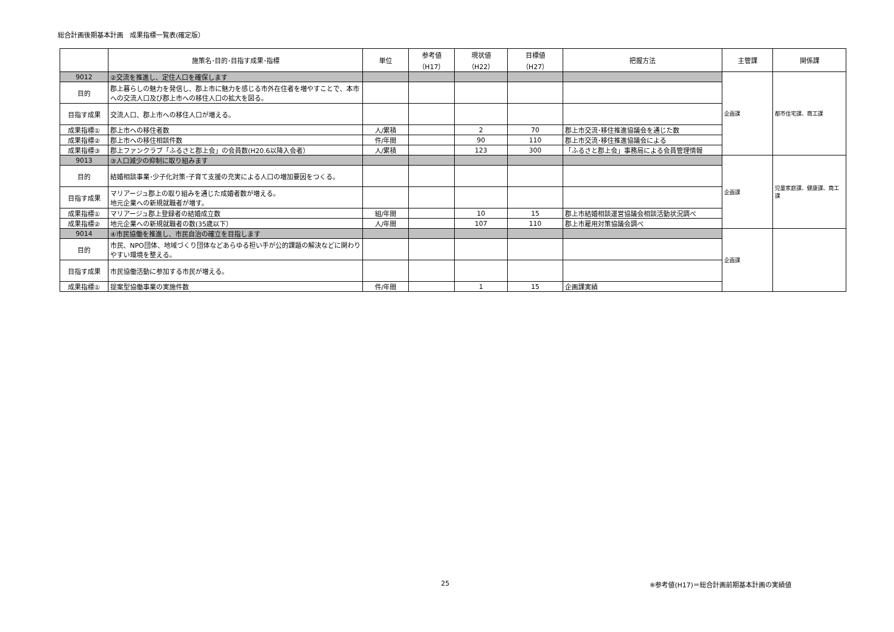総合計画後期基本計画　成果指標一覧表(確定版）
| | 施策名･目的･目指す成果･指標 | 単位 | 参考値 （H17） | 現状値 （H22） | 目標値 （H27） | 把握方法 | 主管課 | 関係課 |
| --- | --- | --- | --- | --- | --- | --- | --- | --- |
| 9012 | ②交流を推進し、定住人口を確保します | | | | | | 企画課 | 都市住宅課、商工課 |
| 目的 | 郡上暮らしの魅力を発信し、郡上市に魅力を感じる市外在住者を増やすことで、本市への交流人口及び郡上市への移住人口の拡大を図る。 | | | | | | | |
| 目指す成果 | 交流人口、郡上市への移住人口が増える。 | | | | | | | |
| 成果指標① | 郡上市への移住者数 | 人/累積 | | 2 | 70 | 郡上市交流･移住推進協議会を通じた数 | | |
| 成果指標② | 郡上市への移住相談件数 | 件/年間 | | 90 | 110 | 郡上市交流･移住推進協議会による | | |
| 成果指標③ | 郡上ファンクラブ「ふるさと郡上会」の会員数(H20.6以降入会者） | 人/累積 | | 123 | 300 | 「ふるさと郡上会」事務局による会員管理情報 | | |
| 9013 | ③人口減少の抑制に取り組みます | | | | | | 企画課 | 児童家庭課、健康課、商工課 |
| 目的 | 結婚相談事業･少子化対策･子育て支援の充実による人口の増加要因をつくる。 | | | | | | | |
| 目指す成果 | マリアージュ郡上の取り組みを通じた成婚者数が増える。 地元企業への新規就職者が増す。 | | | | | | | |
| 成果指標① | マリアージュ郡上登録者の結婚成立数 | 組/年間 | | 10 | 15 | 郡上市結婚相談運営協議会相談活動状況調べ | | |
| 成果指標② | 地元企業への新規就職者の数(35歳以下） | 人/年間 | | 107 | 110 | 郡上市雇用対策協議会調べ | | |
| 9014 | ④市民協働を推進し、市民自治の確立を目指します | | | | | | 企画課 | |
| 目的 | 市民、NPO団体、地域づくり団体などあらゆる担い手が公的課題の解決などに関わりやすい環境を整える。 | | | | | | | |
| 目指す成果 | 市民協働活動に参加する市民が増える。 | | | | | | | |
| 成果指標① | 提案型協働事業の実施件数 | 件/年間 | | 1 | 15 | 企画課実績 | | |
25
※参考値(H17)＝総合計画前期基本計画の実績値